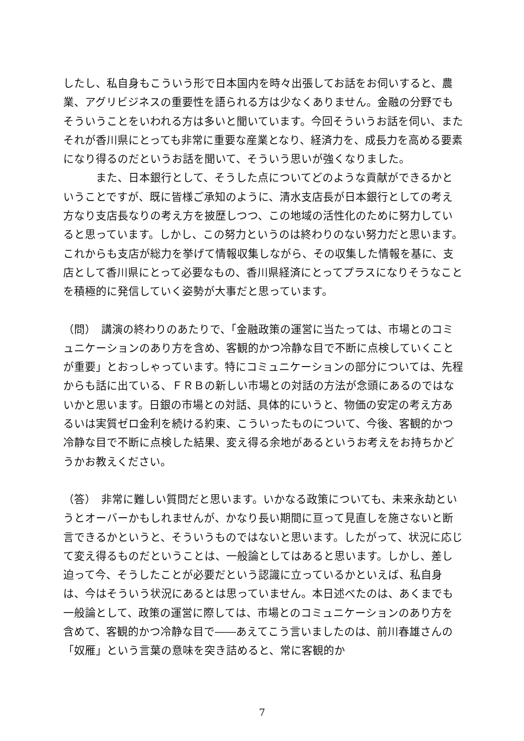したし、私自身もこういう形で日本国内を時々出張してお話をお伺いすると、農業、アグリビジネスの重要性を語られる方は少なくありません。金融の分野でもそういうことをいわれる方は多いと聞いています。今回そういうお話を伺い、またそれが香川県にとっても非常に重要な産業となり、経済力を、成長力を高める要素になり得るのだというお話を聞いて、そういう思いが強くなりました。
　　　また、日本銀行として、そうした点についてどのような貢献ができるかということですが、既に皆様ご承知のように、清水支店長が日本銀行としての考え方なり支店長なりの考え方を披歴しつつ、この地域の活性化のために努力していると思っています。しかし、この努力というのは終わりのない努力だと思います。これからも支店が総力を挙げて情報収集しながら、その収集した情報を基に、支店として香川県にとって必要なもの、香川県経済にとってプラスになりそうなことを積極的に発信していく姿勢が大事だと思っています。
（問）　講演の終わりのあたりで、「金融政策の運営に当たっては、市場とのコミュニケーションのあり方を含め、客観的かつ冷静な目で不断に点検していくことが重要」とおっしゃっています。特にコミュニケーションの部分については、先程からも話に出ている、ＦＲＢの新しい市場との対話の方法が念頭にあるのではないかと思います。日銀の市場との対話、具体的にいうと、物価の安定の考え方あるいは実質ゼロ金利を続ける約束、こういったものについて、今後、客観的かつ冷静な目で不断に点検した結果、変え得る余地があるというお考えをお持ちかどうかお教えください。
（答）　非常に難しい質問だと思います。いかなる政策についても、未来永劫というとオーバーかもしれませんが、かなり長い期間に亘って見直しを施さないと断言できるかというと、そういうものではないと思います。したがって、状況に応じて変え得るものだということは、一般論としてはあると思います。しかし、差し迫って今、そうしたことが必要だという認識に立っているかといえば、私自身は、今はそういう状況にあるとは思っていません。本日述べたのは、あくまでも一般論として、政策の運営に際しては、市場とのコミュニケーションのあり方を含めて、客観的かつ冷静な目で――あえてこう言いましたのは、前川春雄さんの「奴雁」という言葉の意味を突き詰めると、常に客観的か
7